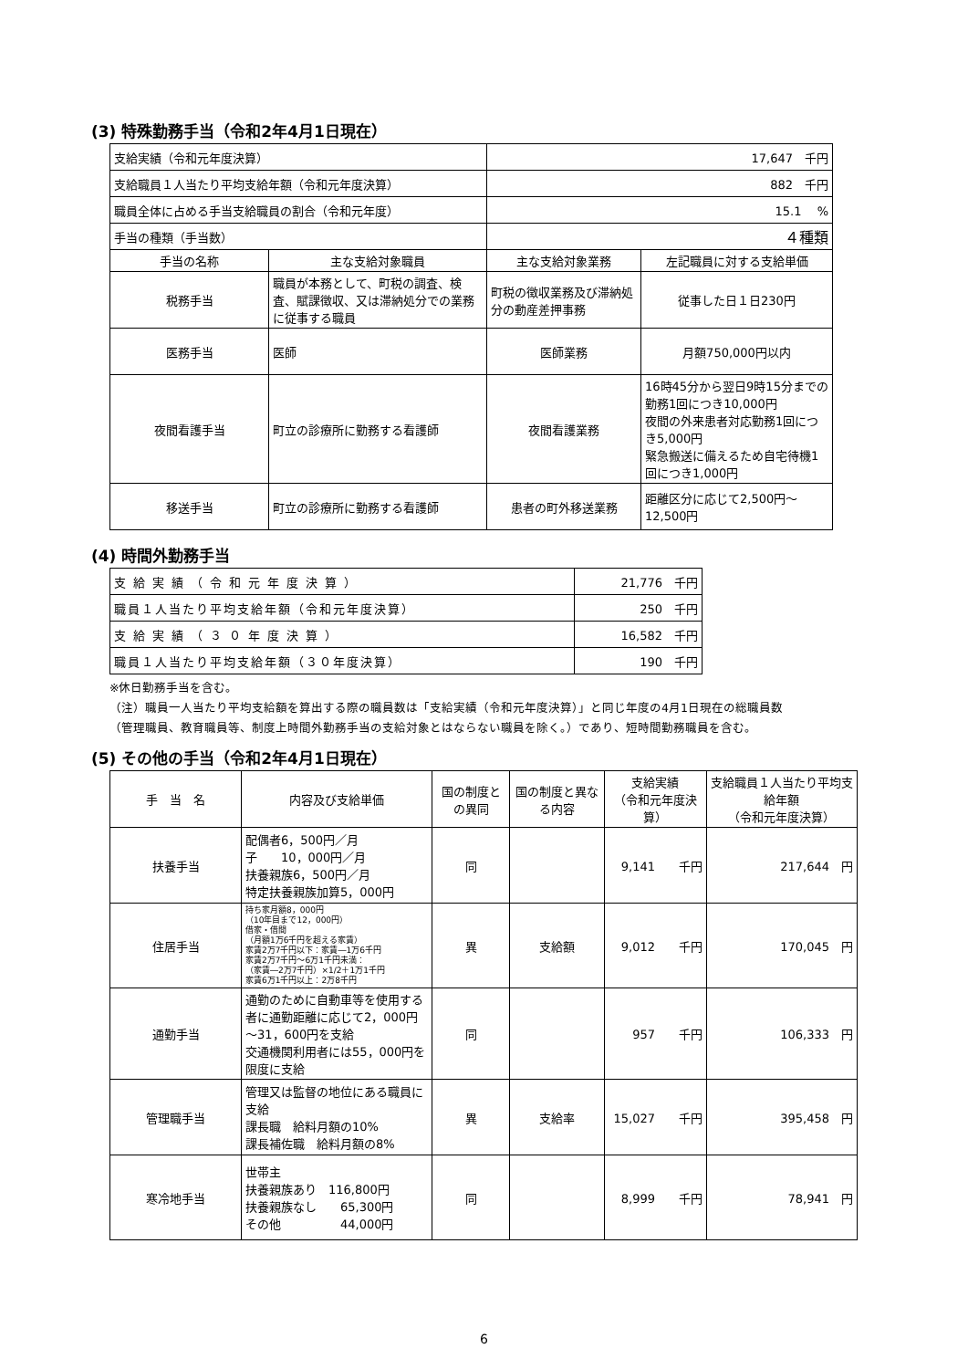(3) 特殊勤務手当（令和2年4月1日現在）
| 支給実績（令和元年度決算） | | 17,647 千円 | |
| 支給職員１人当たり平均支給年額（令和元年度決算） | | 882 千円 | |
| 職員全体に占める手当支給職員の割合（令和元年度） | | 15.1 % | |
| 手当の種類（手当数） | | ４種類 | |
| 手当の名称 | 主な支給対象職員 | 主な支給対象業務 | 左記職員に対する支給単価 |
| 税務手当 | 職員が本務として、町税の調査、検査、賦課徴収、又は滞納処分での業務に従事する職員 | 町税の徴収業務及び滞納処分の動産差押事務 | 従事した日１日230円 |
| 医務手当 | 医師 | 医師業務 | 月額750,000円以内 |
| 夜間看護手当 | 町立の診療所に勤務する看護師 | 夜間看護業務 | 16時45分から翌日9時15分までの勤務1回につき10,000円 夜間の外来患者対応勤務1回につき5,000円 緊急搬送に備えるため自宅待機1回につき1,000円 |
| 移送手当 | 町立の診療所に勤務する看護師 | 患者の町外移送業務 | 距離区分に応じて2,500円～12,500円 |
(4) 時間外勤務手当
| 支給実績（令和元年度決算） | 21,776 千円 |
| 職員１人当たり平均支給年額（令和元年度決算） | 250 千円 |
| 支給実績（３０年度決算） | 16,582 千円 |
| 職員１人当たり平均支給年額（３０年度決算） | 190 千円 |
※休日勤務手当を含む。
（注）職員一人当たり平均支給額を算出する際の職員数は「支給実績（令和元年度決算）」と同じ年度の4月1日現在の総職員数
（管理職員、教育職員等、制度上時間外勤務手当の支給対象とはならない職員を除く。）であり、短時間勤務職員を含む。
(5) その他の手当（令和2年4月1日現在）
| 手 当 名 | 内容及び支給単価 | 国の制度との異同 | 国の制度と異なる内容 | 支給実績 （令和元年度決算） | 支給職員１人当たり平均支給年額 （令和元年度決算） |
| --- | --- | --- | --- | --- | --- |
| 扶養手当 | 配偶者6，500円／月 子 10，000円／月 扶養親族6，500円／月 特定扶養親族加算5，000円 | 同 | | 9,141 千円 | 217,644 円 |
| 住居手当 | 持ち家月額8，000円 （10年目まで12，000円） 借家・借間 （月額1万6千円を超える家賃） 家賃2万7千円以下：家賃―1万6千円 家賃2万7千円～6万1千円未満： （家賃―2万7千円）×1/2＋1万1千円 家賃6万1千円以上：2万8千円 | 異 | 支給額 | 9,012 千円 | 170,045 円 |
| 通勤手当 | 通勤のために自動車等を使用する者に通勤距離に応じて2，000円～31，600円を支給 交通機関利用者には55，000円を限度に支給 | 同 | | 957 千円 | 106,333 円 |
| 管理職手当 | 管理又は監督の地位にある職員に支給 課長職 給料月額の10% 課長補佐職 給料月額の8% | 異 | 支給率 | 15,027 千円 | 395,458 円 |
| 寒冷地手当 | 世帯主 扶養親族あり 116,800円 扶養親族なし 65,300円 その他 44,000円 | 同 | | 8,999 千円 | 78,941 円 |
6